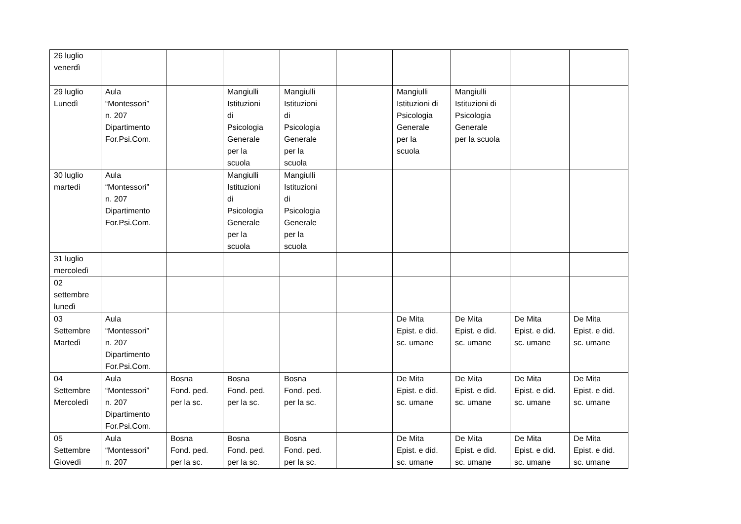| 26 luglio venerdì | | | | | | | | | |
| 29 luglio Lunedì | Aula “Montessori” n. 207 Dipartimento For.Psi.Com. | | Mangiulli Istituzioni di Psicologia Generale per la scuola | Mangiulli Istituzioni di Psicologia Generale per la scuola | | Mangiulli Istituzioni di Psicologia Generale per la scuola | Mangiulli Istituzioni di Psicologia Generale per la scuola | | |
| 30 luglio martedì | Aula “Montessori” n. 207 Dipartimento For.Psi.Com. | | Mangiulli Istituzioni di Psicologia Generale per la scuola | Mangiulli Istituzioni di Psicologia Generale per la scuola | | | | | |
| 31 luglio mercoledì | | | | | | | | | |
| 02 settembre lunedì | | | | | | | | | |
| 03 Settembre Martedì | Aula “Montessori” n. 207 Dipartimento For.Psi.Com. | | | | | De Mita Epist. e did. sc. umane | De Mita Epist. e did. sc. umane | De Mita Epist. e did. sc. umane | De Mita Epist. e did. sc. umane |
| 04 Settembre Mercoledì | Aula “Montessori” n. 207 Dipartimento For.Psi.Com. | Bosna Fond. ped. per la sc. | Bosna Fond. ped. per la sc. | Bosna Fond. ped. per la sc. | | De Mita Epist. e did. sc. umane | De Mita Epist. e did. sc. umane | De Mita Epist. e did. sc. umane | De Mita Epist. e did. sc. umane |
| 05 Settembre Giovedì | Aula “Montessori” n. 207 | Bosna Fond. ped. per la sc. | Bosna Fond. ped. per la sc. | Bosna Fond. ped. per la sc. | | De Mita Epist. e did. sc. umane | De Mita Epist. e did. sc. umane | De Mita Epist. e did. sc. umane | De Mita Epist. e did. sc. umane |